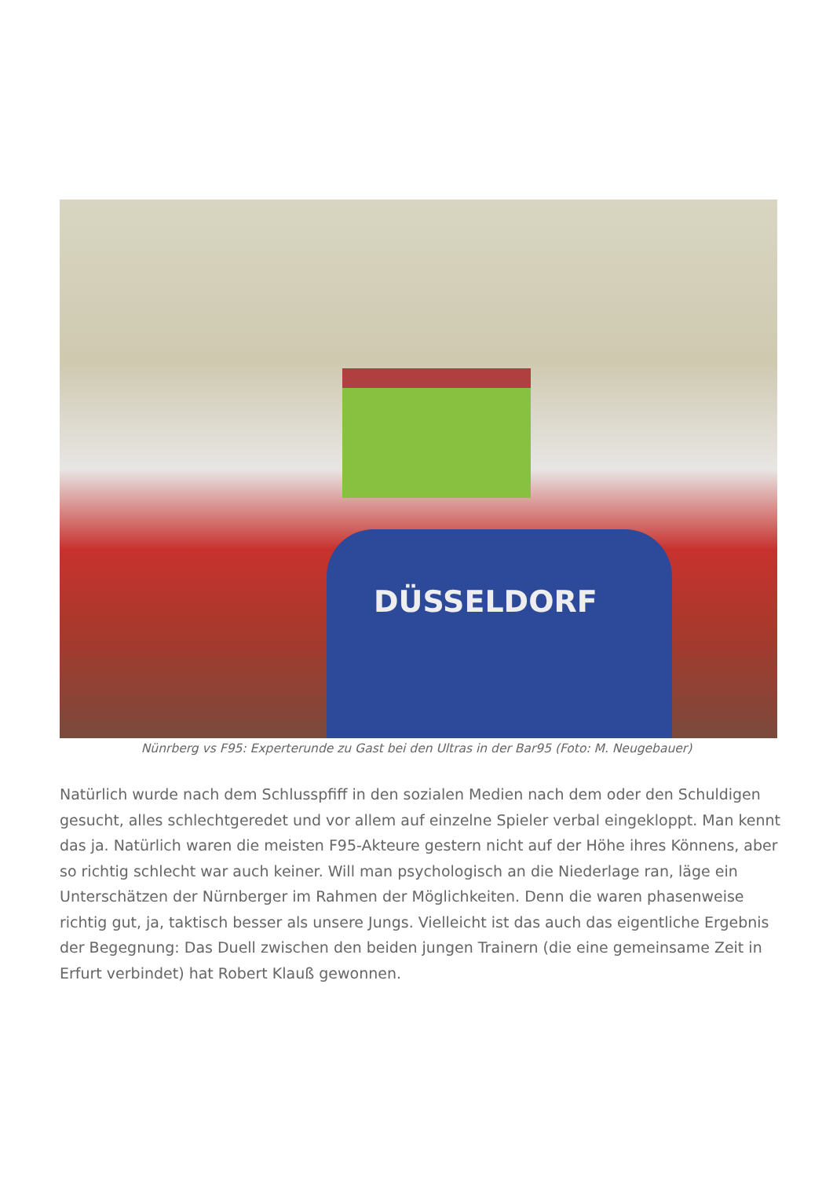DÜSSELDORF
Nünrberg vs F95: Experterunde zu Gast bei den Ultras in der Bar95 (Foto: M. Neugebauer)
Natürlich wurde nach dem Schlusspfiff in den sozialen Medien nach dem oder den Schuldigen gesucht, alles schlechtgeredet und vor allem auf einzelne Spieler verbal eingekloppt. Man kennt das ja. Natürlich waren die meisten F95-Akteure gestern nicht auf der Höhe ihres Könnens, aber so richtig schlecht war auch keiner. Will man psychologisch an die Niederlage ran, läge ein Unterschätzen der Nürnberger im Rahmen der Möglichkeiten. Denn die waren phasenweise richtig gut, ja, taktisch besser als unsere Jungs. Vielleicht ist das auch das eigentliche Ergebnis der Begegnung: Das Duell zwischen den beiden jungen Trainern (die eine gemeinsame Zeit in Erfurt verbindet) hat Robert Klauß gewonnen.